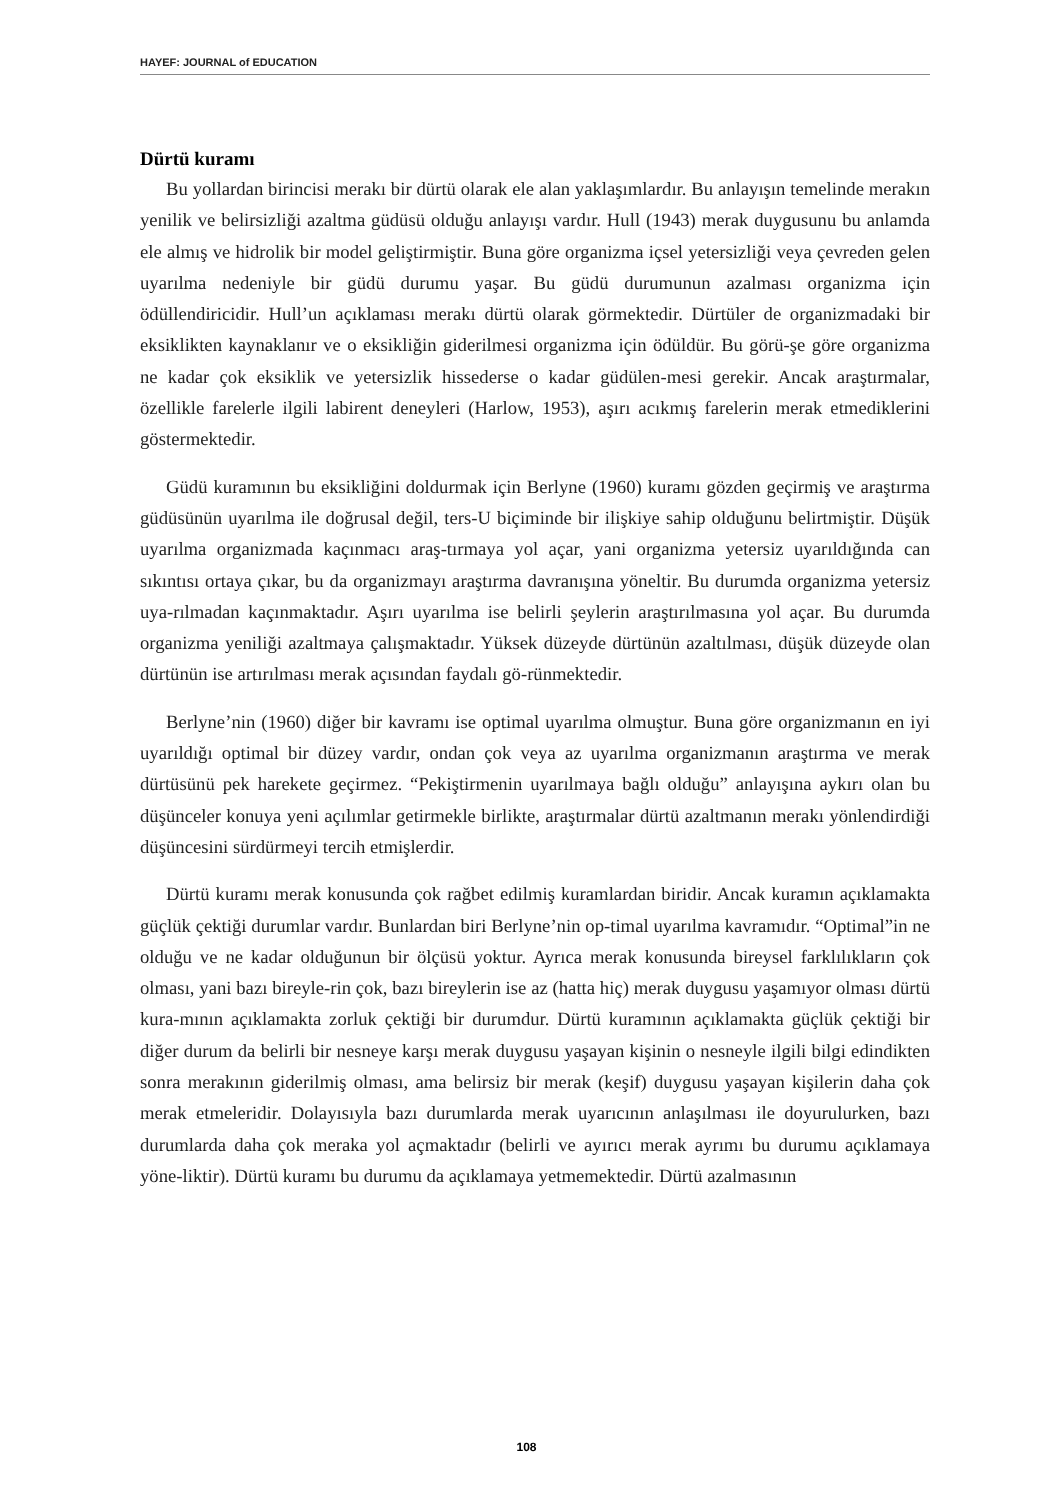HAYEF: JOURNAL of EDUCATION
Dürtü kuramı
Bu yollardan birincisi merakı bir dürtü olarak ele alan yaklaşımlardır. Bu anlayışın temelinde merakın yenilik ve belirsizliği azaltma güdüsü olduğu anlayışı vardır. Hull (1943) merak duygusunu bu anlamda ele almış ve hidrolik bir model geliştirmiştir. Buna göre organizma içsel yetersizliği veya çevreden gelen uyarılma nedeniyle bir güdü durumu yaşar. Bu güdü durumunun azalması organizma için ödüllendiricidir. Hull’un açıklaması merakı dürtü olarak görmektedir. Dürtüler de organizmadaki bir eksiklikten kaynaklanır ve o eksikliğin giderilmesi organizma için ödüldür. Bu görü-şe göre organizma ne kadar çok eksiklik ve yetersizlik hissederse o kadar güdülen-mesi gerekir. Ancak araştırmalar, özellikle farelerle ilgili labirent deneyleri (Harlow, 1953), aşırı acıkmış farelerin merak etmediklerini göstermektedir.
Güdü kuramının bu eksikliğini doldurmak için Berlyne (1960) kuramı gözden geçirmiş ve araştırma güdüsünün uyarılma ile doğrusal değil, ters-U biçiminde bir ilişkiye sahip olduğunu belirtmiştir. Düşük uyarılma organizmada kaçınmacı araş-tırmaya yol açar, yani organizma yetersiz uyarıldığında can sıkıntısı ortaya çıkar, bu da organizmayı araştırma davranışına yöneltir. Bu durumda organizma yetersiz uya-rılmadan kaçınmaktadır. Aşırı uyarılma ise belirli şeylerin araştırılmasına yol açar. Bu durumda organizma yeniliği azaltmaya çalışmaktadır. Yüksek düzeyde dürtünün azaltılması, düşük düzeyde olan dürtünün ise artırılması merak açısından faydalı gö-rünmektedir.
Berlyne’nin (1960) diğer bir kavramı ise optimal uyarılma olmuştur. Buna göre organizmanın en iyi uyarıldığı optimal bir düzey vardır, ondan çok veya az uyarılma organizmanın araştırma ve merak dürtüsünü pek harekete geçirmez. “Pekiştirmenin uyarılmaya bağlı olduğu” anlayışına aykırı olan bu düşünceler konuya yeni açılımlar getirmekle birlikte, araştırmalar dürtü azaltmanın merakı yönlendirdiği düşüncesini sürdürmeyi tercih etmişlerdir.
Dürtü kuramı merak konusunda çok rağbet edilmiş kuramlardan biridir. Ancak kuramın açıklamakta güçlük çektiği durumlar vardır. Bunlardan biri Berlyne’nin op-timal uyarılma kavramıdır. “Optimal”in ne olduğu ve ne kadar olduğunun bir ölçüsü yoktur. Ayrıca merak konusunda bireysel farklılıkların çok olması, yani bazı bireyle-rin çok, bazı bireylerin ise az (hatta hiç) merak duygusu yaşamıyor olması dürtü kura-mının açıklamakta zorluk çektiği bir durumdur. Dürtü kuramının açıklamakta güçlük çektiği bir diğer durum da belirli bir nesneye karşı merak duygusu yaşayan kişinin o nesneyle ilgili bilgi edindikten sonra merakının giderilmiş olması, ama belirsiz bir merak (keşif) duygusu yaşayan kişilerin daha çok merak etmeleridir. Dolayısıyla bazı durumlarda merak uyarıcının anlaşılması ile doyurulurken, bazı durumlarda daha çok meraka yol açmaktadır (belirli ve ayırıcı merak ayrımı bu durumu açıklamaya yöne-liktir). Dürtü kuramı bu durumu da açıklamaya yetmemektedir. Dürtü azalmasının
108